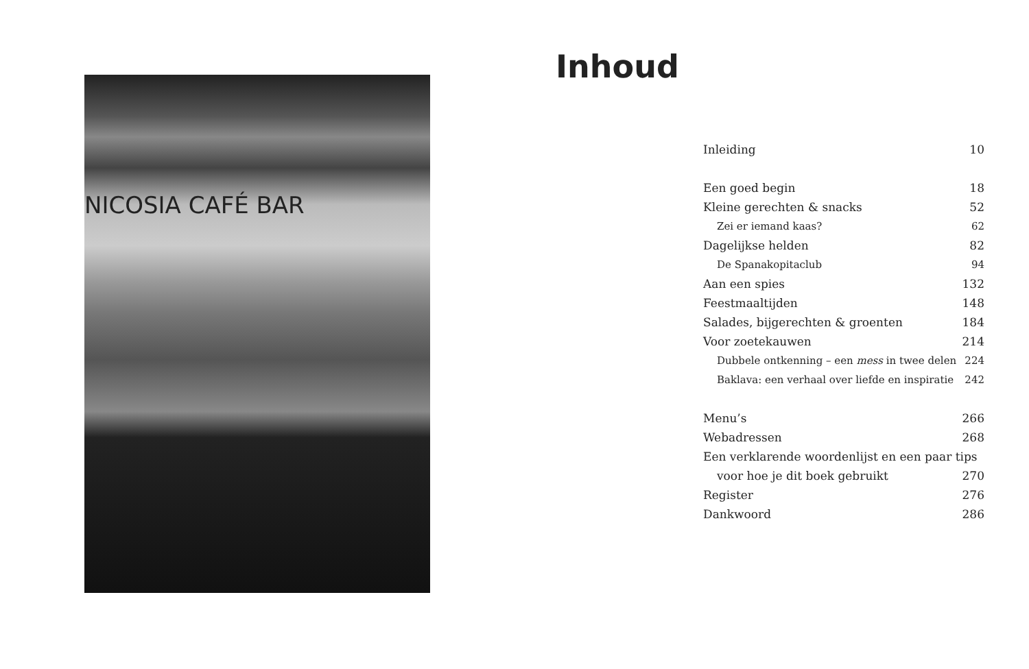NICOSIA CAFÉ BAR
Inhoud
Inleiding 10
Een goed begin 18
Kleine gerechten & snacks 52
Zei er iemand kaas? 62
Dagelijkse helden 82
De Spanakopitaclub 94
Aan een spies 132
Feestmaaltijden 148
Salades, bijgerechten & groenten 184
Voor zoetekauwen 214
Dubbele ontkenning – een mess in twee delen 224
Baklava: een verhaal over liefde en inspiratie 242
Menu’s 266
Webadressen 268
Een verklarende woordenlijst en een paar tips
voor hoe je dit boek gebruikt 270
Register 276
Dankwoord 286